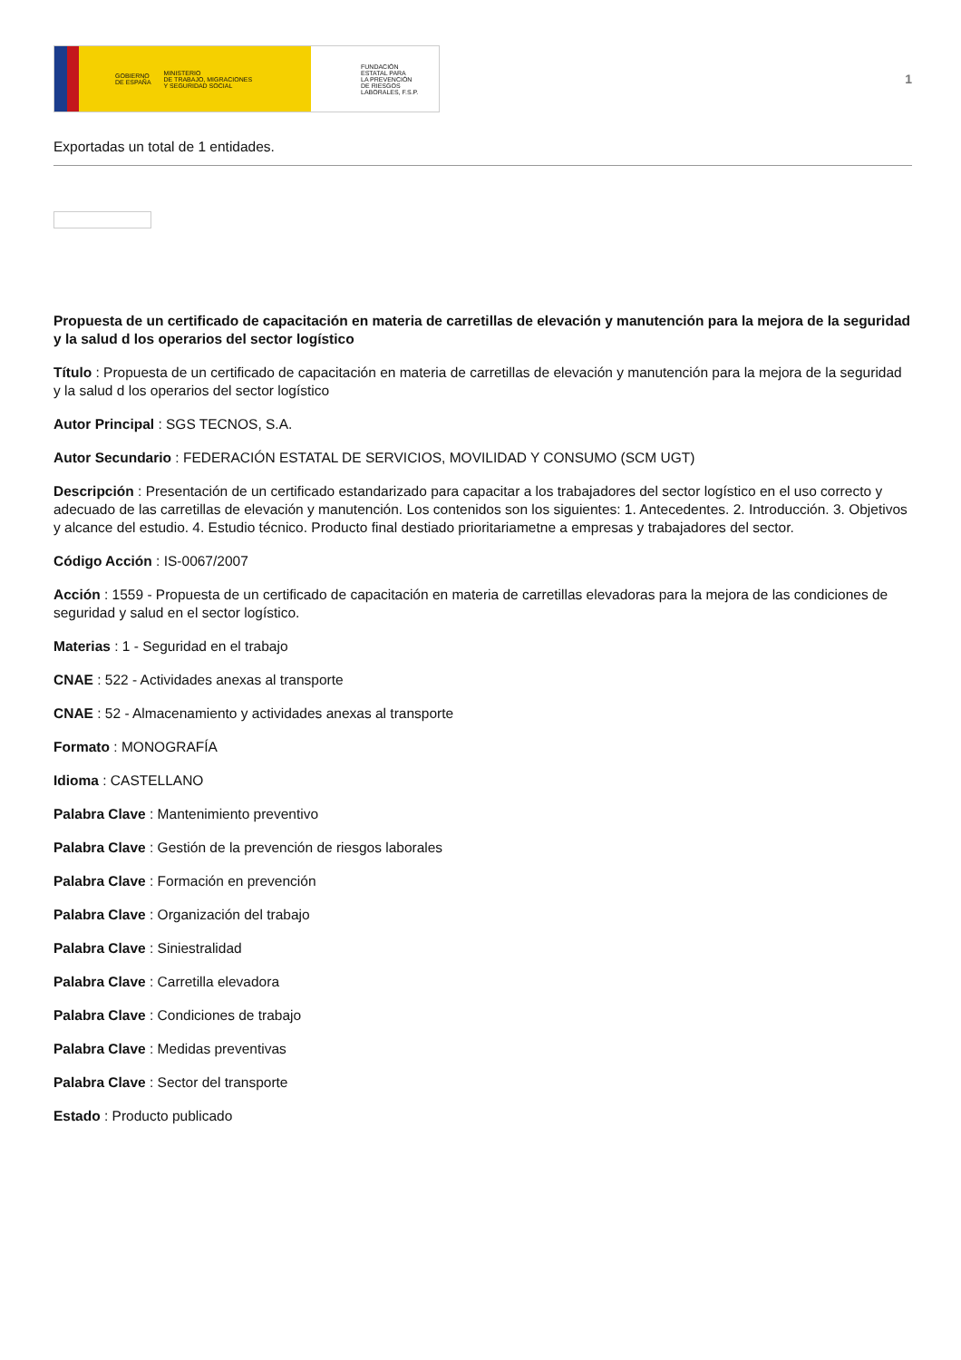GOBIERNO
DE ESPAÑA MINISTERIO
DE TRABAJO, MIGRACIONES
Y SEGURIDAD SOCIAL
FUNDACIÓN
ESTATAL PARA
LA PREVENCIÓN
DE RIESGOS
LABORALES, F.S.P.
1
Exportadas un total de 1 entidades.
Propuesta de un certificado de capacitación en materia de carretillas de elevación y manutención para la mejora de la seguridad y la salud d los operarios del sector logístico
Título : Propuesta de un certificado de capacitación en materia de carretillas de elevación y manutención para la mejora de la seguridad y la salud d los operarios del sector logístico
Autor Principal : SGS TECNOS, S.A.
Autor Secundario : FEDERACIÓN ESTATAL DE SERVICIOS, MOVILIDAD Y CONSUMO (SCM UGT)
Descripción : Presentación de un certificado estandarizado para capacitar a los trabajadores del sector logístico en el uso correcto y adecuado de las carretillas de elevación y manutención. Los contenidos son los siguientes: 1. Antecedentes. 2. Introducción. 3. Objetivos y alcance del estudio. 4. Estudio técnico. Producto final destiado prioritariametne a empresas y trabajadores del sector.
Código Acción : IS-0067/2007
Acción : 1559 - Propuesta de un certificado de capacitación en materia de carretillas elevadoras para la mejora de las condiciones de seguridad y salud en el sector logístico.
Materias : 1 - Seguridad en el trabajo
CNAE : 522 - Actividades anexas al transporte
CNAE : 52 - Almacenamiento y actividades anexas al transporte
Formato : MONOGRAFÍA
Idioma : CASTELLANO
Palabra Clave : Mantenimiento preventivo
Palabra Clave : Gestión de la prevención de riesgos laborales
Palabra Clave : Formación en prevención
Palabra Clave : Organización del trabajo
Palabra Clave : Siniestralidad
Palabra Clave : Carretilla elevadora
Palabra Clave : Condiciones de trabajo
Palabra Clave : Medidas preventivas
Palabra Clave : Sector del transporte
Estado : Producto publicado